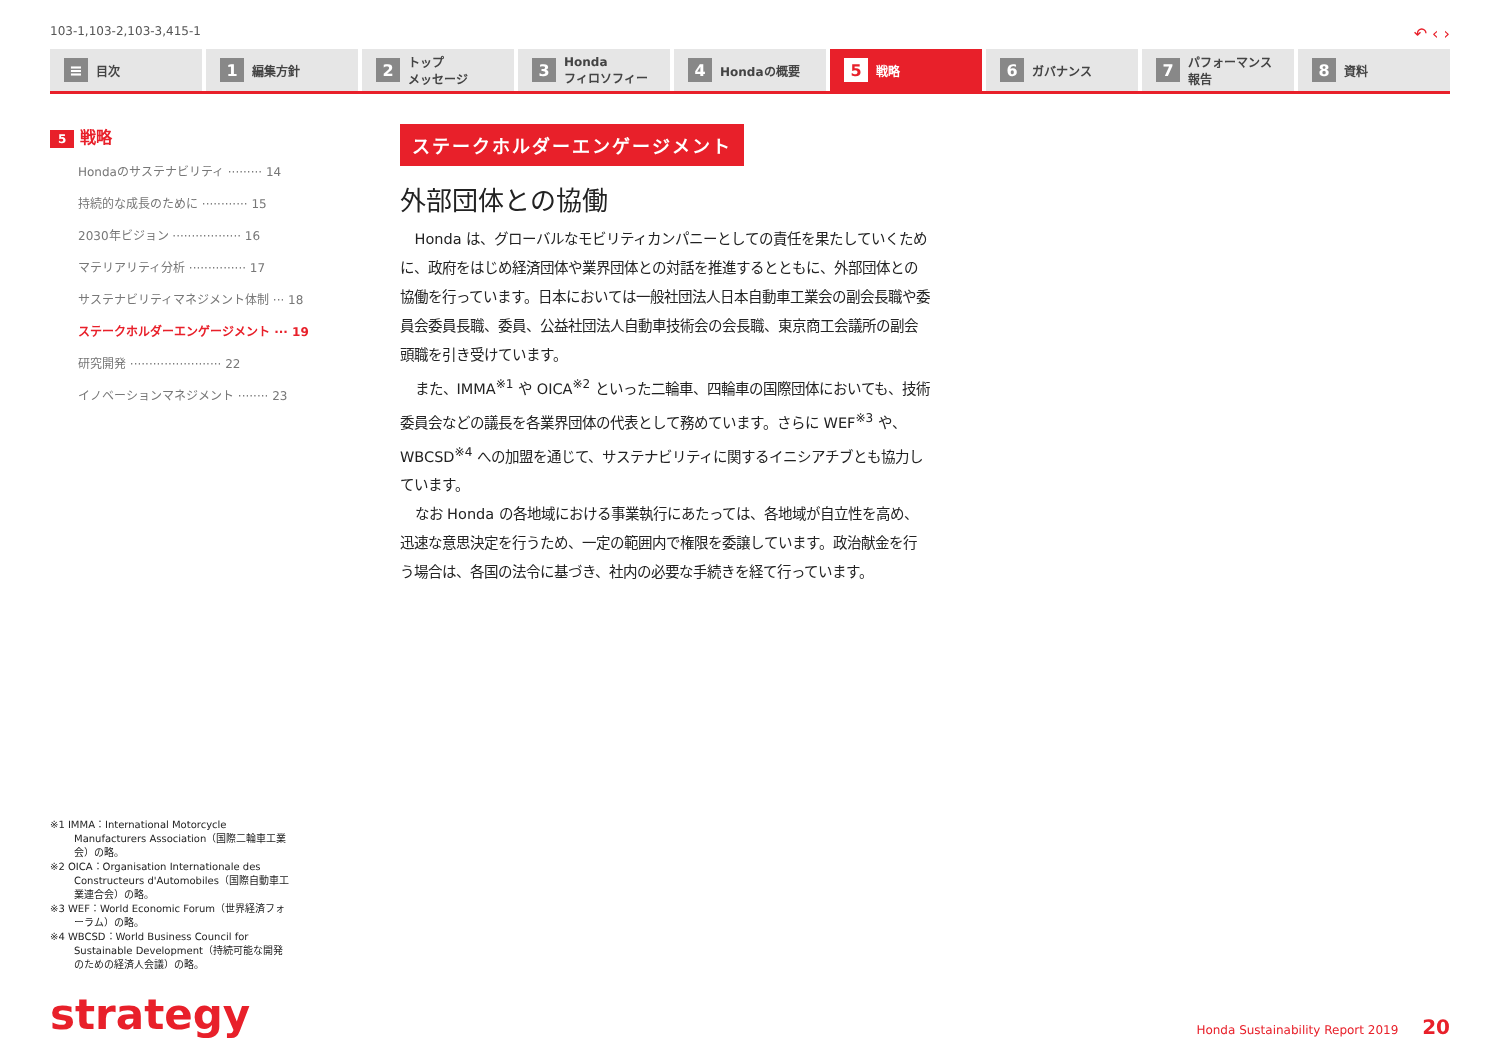103-1,103-2,103-3,415-1 ↶ ‹ ›
≡ 目次
1 編集方針
2 トップ
メッセージ
3 Honda
フィロソフィー
4 Hondaの概要
5 戦略
6 ガバナンス
7 パフォーマンス
報告
8 資料
5 戦略
Hondaのサステナビリティ ········· 14
持続的な成長のために ············ 15
2030年ビジョン ·················· 16
マテリアリティ分析 ··············· 17
サステナビリティマネジメント体制 ··· 18
ステークホルダーエンゲージメント ··· 19
研究開発 ························ 22
イノベーションマネジメント ········ 23
ステークホルダーエンゲージメント
外部団体との協働
Honda は、グローバルなモビリティカンパニーとしての責任を果たしていくために、政府をはじめ経済団体や業界団体との対話を推進するとともに、外部団体との協働を行っています。日本においては一般社団法人日本自動車工業会の副会長職や委員会委員長職、委員、公益社団法人自動車技術会の会長職、東京商工会議所の副会頭職を引き受けています。
また、IMMA<sup>※1</sup> や OICA<sup>※2</sup> といった二輪車、四輪車の国際団体においても、技術委員会などの議長を各業界団体の代表として務めています。さらに WEF<sup>※3</sup> や、WBCSD<sup>※4</sup> への加盟を通じて、サステナビリティに関するイニシアチブとも協力しています。
なお Honda の各地域における事業執行にあたっては、各地域が自立性を高め、迅速な意思決定を行うため、一定の範囲内で権限を委譲しています。政治献金を行う場合は、各国の法令に基づき、社内の必要な手続きを経て行っています。
※1 IMMA：International Motorcycle Manufacturers Association（国際二輪車工業会）の略。
※2 OICA：Organisation Internationale des Constructeurs d'Automobiles（国際自動車工業連合会）の略。
※3 WEF：World Economic Forum（世界経済フォーラム）の略。
※4 WBCSD：World Business Council for Sustainable Development（持続可能な開発のための経済人会議）の略。
strategy Honda Sustainability Report 2019 20